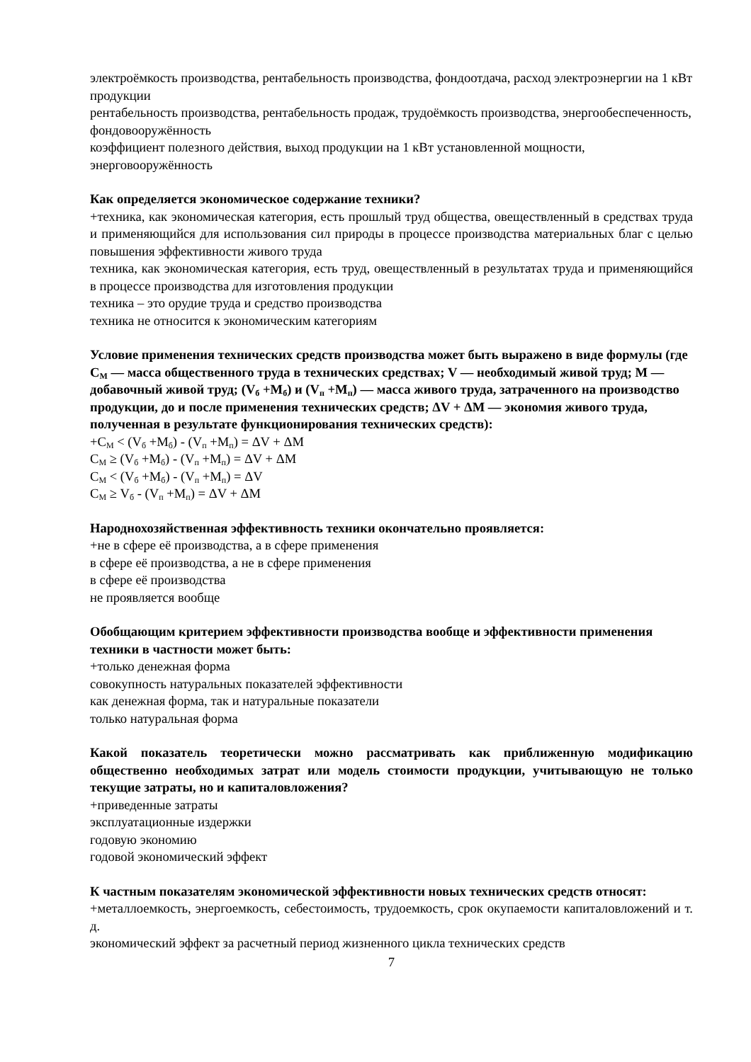электроёмкость производства, рентабельность производства, фондоотдача, расход электроэнергии на 1 кВт продукции
рентабельность производства, рентабельность продаж, трудоёмкость производства, энергообеспеченность, фондовооружённость
коэффициент полезного действия, выход продукции на 1 кВт установленной мощности, энерговооружённость
Как определяется экономическое содержание техники?
+техника, как экономическая категория, есть прошлый труд общества, овеществленный в средствах труда и применяющийся для использования сил природы в процессе производства материальных благ с целью повышения эффективности живого труда
техника, как экономическая категория, есть труд, овеществленный в результатах труда и применяющийся в процессе производства для изготовления продукции
техника – это орудие труда и средство производства
техника не относится к экономическим категориям
Условие применения технических средств производства может быть выражено в виде формулы (где С<sub>М</sub> — масса общественного труда в технических средствах; V — необходимый живой труд; М — добавочный живой труд; (V<sub>б</sub> +М<sub>б</sub>) и (V<sub>п</sub> +М<sub>п</sub>) — масса живого труда, затраченного на производство продукции, до и после применения технических средств; ΔV + ΔМ — экономия живого труда, полученная в результате функционирования технических средств):
+С<sub>М</sub> < (V<sub>б</sub> +М<sub>б</sub>) - (V<sub>п</sub> +М<sub>п</sub>) = ΔV + ΔМ
С<sub>М</sub> ≥ (V<sub>б</sub> +М<sub>б</sub>) - (V<sub>п</sub> +М<sub>п</sub>) = ΔV + ΔМ
С<sub>М</sub> < (V<sub>б</sub> +М<sub>б</sub>) - (V<sub>п</sub> +М<sub>п</sub>) = ΔV
С<sub>М</sub> ≥ V<sub>б</sub> - (V<sub>п</sub> +М<sub>п</sub>) = ΔV + ΔМ
Народнохозяйственная эффективность техники окончательно проявляется:
+не в сфере её производства, а в сфере применения
в сфере её производства, а не в сфере применения
в сфере её производства
не проявляется вообще
Обобщающим критерием эффективности производства вообще и эффективности применения техники в частности может быть:
+только денежная форма
совокупность натуральных показателей эффективности
как денежная форма, так и натуральные показатели
только натуральная форма
Какой показатель теоретически можно рассматривать как приближенную модификацию общественно необходимых затрат или модель стоимости продукции, учитывающую не только текущие затраты, но и капиталовложения?
+приведенные затраты
эксплуатационные издержки
годовую экономию
годовой экономический эффект
К частным показателям экономической эффективности новых технических средств относят:
+металлоемкость, энергоемкость, себестоимость, трудоемкость, срок окупаемости капиталовложений и т. д.
экономический эффект за расчетный период жизненного цикла технических средств
7